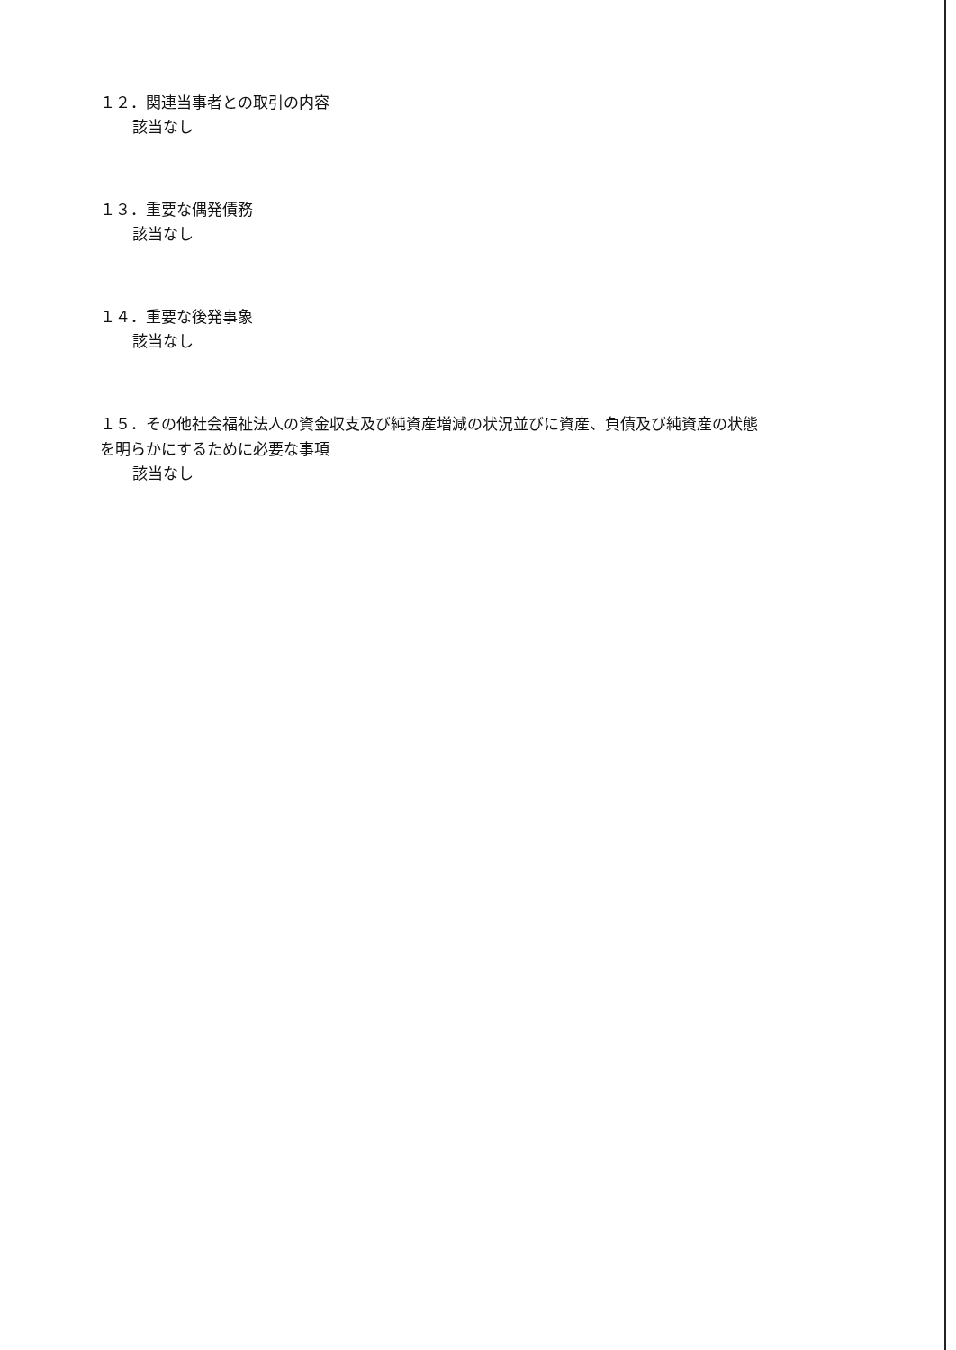１２．関連当事者との取引の内容
該当なし
１３．重要な偶発債務
該当なし
１４．重要な後発事象
該当なし
１５．その他社会福祉法人の資金収支及び純資産増減の状況並びに資産、負債及び純資産の状態を明らかにするために必要な事項
該当なし